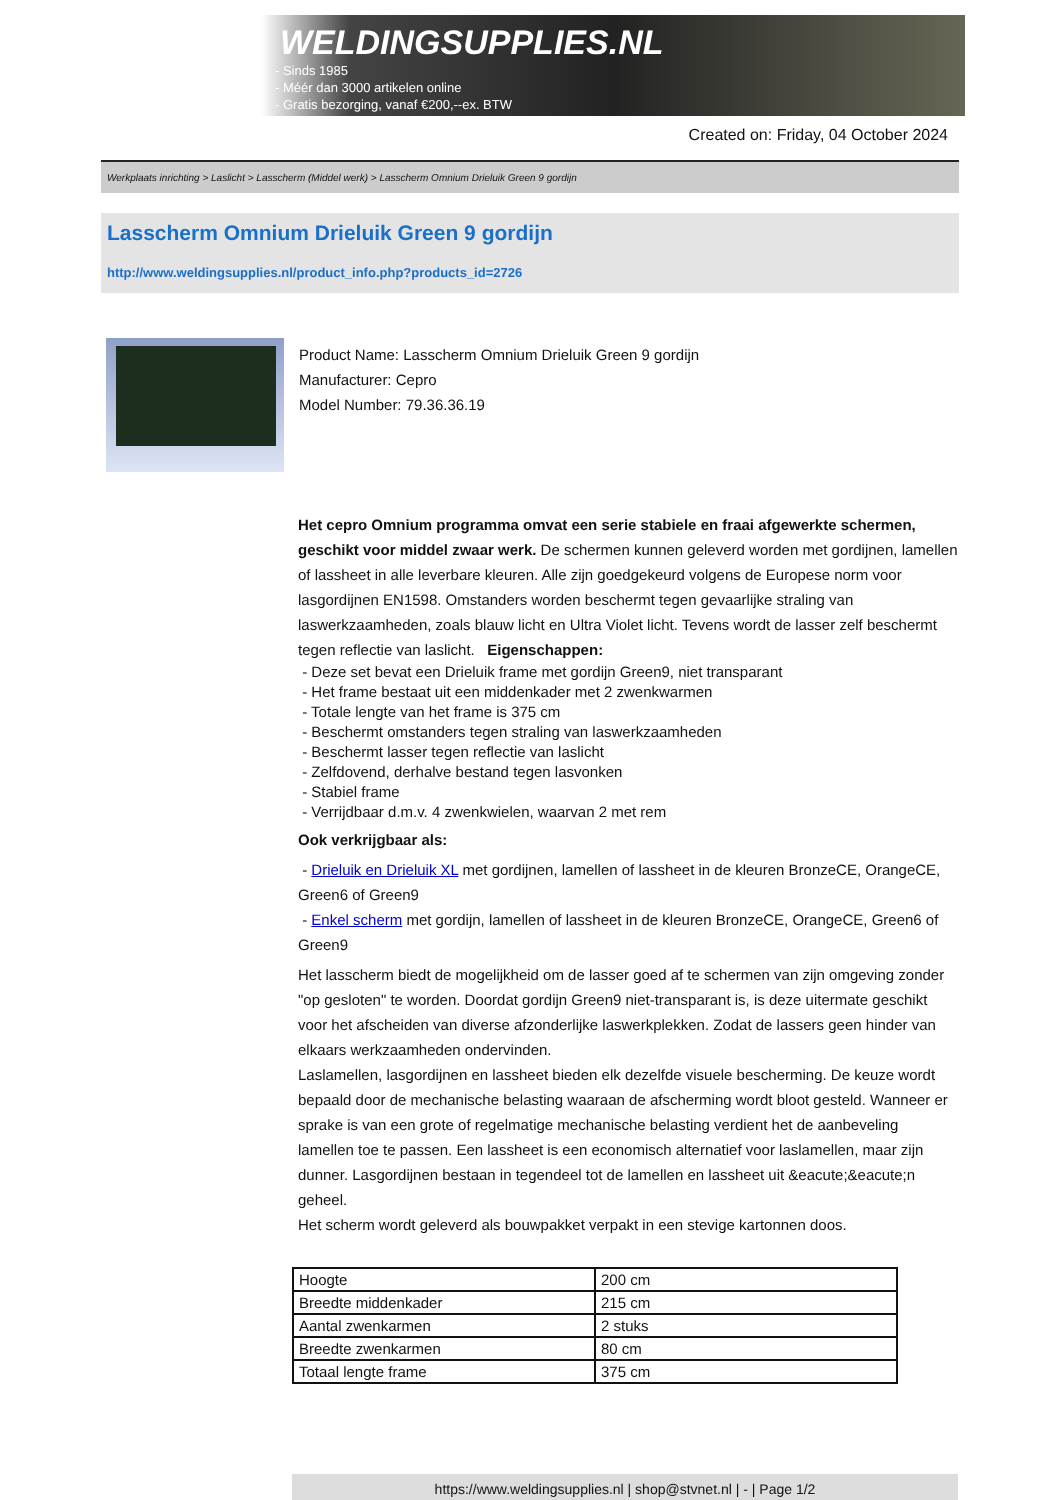WELDINGSUPPLIES.NL
- Sinds 1985
- Méér dan 3000 artikelen online
- Gratis bezorging, vanaf €200,--ex. BTW
Created on: Friday, 04 October 2024
Werkplaats inrichting > Laslicht > Lasscherm (Middel werk) > Lasscherm Omnium Drieluik Green 9 gordijn
Lasscherm Omnium Drieluik Green 9 gordijn
http://www.weldingsupplies.nl/product_info.php?products_id=2726
Product Name: Lasscherm Omnium Drieluik Green 9 gordijn
Manufacturer: Cepro
Model Number: 79.36.36.19
Het cepro Omnium programma omvat een serie stabiele en fraai afgewerkte schermen, geschikt voor middel zwaar werk. De schermen kunnen geleverd worden met gordijnen, lamellen of lassheet in alle leverbare kleuren. Alle zijn goedgekeurd volgens de Europese norm voor lasgordijnen EN1598. Omstanders worden beschermt tegen gevaarlijke straling van laswerkzaamheden, zoals blauw licht en Ultra Violet licht. Tevens wordt de lasser zelf beschermt tegen reflectie van laslicht. Eigenschappen:
- Deze set bevat een Drieluik frame met gordijn Green9, niet transparant
- Het frame bestaat uit een middenkader met 2 zwenkwarmen
- Totale lengte van het frame is 375 cm
- Beschermt omstanders tegen straling van laswerkzaamheden
- Beschermt lasser tegen reflectie van laslicht
- Zelfdovend, derhalve bestand tegen lasvonken
- Stabiel frame
- Verrijdbaar d.m.v. 4 zwenkwielen, waarvan 2 met rem
Ook verkrijgbaar als:
- Drieluik en Drieluik XL met gordijnen, lamellen of lassheet in de kleuren BronzeCE, OrangeCE, Green6 of Green9
- Enkel scherm met gordijn, lamellen of lassheet in de kleuren BronzeCE, OrangeCE, Green6 of Green9
Het lasscherm biedt de mogelijkheid om de lasser goed af te schermen van zijn omgeving zonder "op gesloten" te worden. Doordat gordijn Green9 niet-transparant is, is deze uitermate geschikt voor het afscheiden van diverse afzonderlijke laswerkplekken. Zodat de lassers geen hinder van elkaars werkzaamheden ondervinden.
Laslamellen, lasgordijnen en lassheet bieden elk dezelfde visuele bescherming. De keuze wordt bepaald door de mechanische belasting waaraan de afscherming wordt bloot gesteld. Wanneer er sprake is van een grote of regelmatige mechanische belasting verdient het de aanbeveling lamellen toe te passen. Een lassheet is een economisch alternatief voor laslamellen, maar zijn dunner. Lasgordijnen bestaan in tegendeel tot de lamellen en lassheet uit &eacute;&eacute;n geheel.
Het scherm wordt geleverd als bouwpakket verpakt in een stevige kartonnen doos.
| Hoogte | 200 cm |
| Breedte middenkader | 215 cm |
| Aantal zwenkarmen | 2 stuks |
| Breedte zwenkarmen | 80 cm |
| Totaal lengte frame | 375 cm |
https://www.weldingsupplies.nl | shop@stvnet.nl | - | Page 1/2